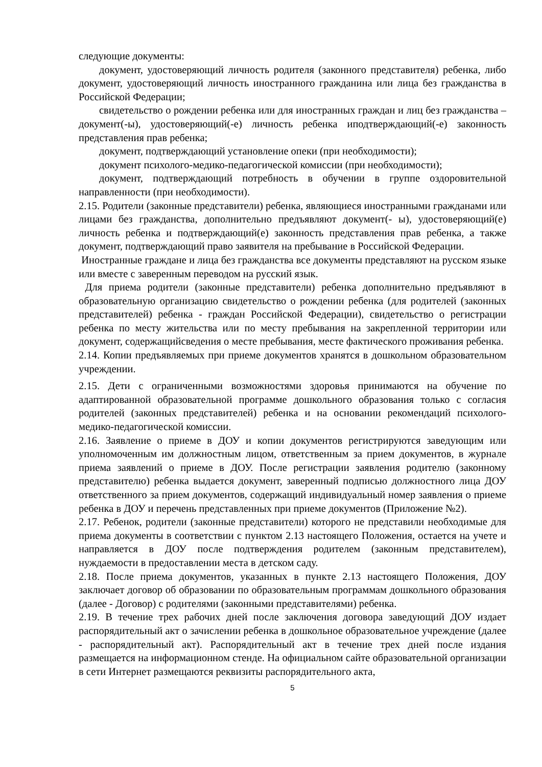следующие документы:
документ, удостоверяющий личность родителя (законного представителя) ребенка, либо документ, удостоверяющий личность иностранного гражданина или лица без гражданства в Российской Федерации;
свидетельство о рождении ребенка или для иностранных граждан и лиц без гражданства – документ(-ы), удостоверяющий(-е) личность ребенка иподтверждающий(-е) законность представления прав ребенка;
документ, подтверждающий установление опеки (при необходимости);
документ психолого-медико-педагогической комиссии (при необходимости);
документ, подтверждающий потребность в обучении в группе оздоровительной направленности (при необходимости).
2.15. Родители (законные представители) ребенка, являющиеся иностранными гражданами или лицами без гражданства, дополнительно предъявляют документ(- ы), удостоверяющий(е) личность ребенка и подтверждающий(е) законность представления прав ребенка, а также документ, подтверждающий право заявителя на пребывание в Российской Федерации.
Иностранные граждане и лица без гражданства все документы представляют на русском языке или вместе с заверенным переводом на русский язык.
Для приема родители (законные представители) ребенка дополнительно предъявляют в образовательную организацию свидетельство о рождении ребенка (для родителей (законных представителей) ребенка - граждан Российской Федерации), свидетельство о регистрации ребенка по месту жительства или по месту пребывания на закрепленной территории или документ, содержащийсведения о месте пребывания, месте фактического проживания ребенка.
2.14. Копии предъявляемых при приеме документов хранятся в дошкольном образовательном учреждении.
2.15. Дети с ограниченными возможностями здоровья принимаются на обучение по адаптированной образовательной программе дошкольного образования только с согласия родителей (законных представителей) ребенка и на основании рекомендаций психолого-медико-педагогической комиссии.
2.16. Заявление о приеме в ДОУ и копии документов регистрируются заведующим или уполномоченным им должностным лицом, ответственным за прием документов, в журнале приема заявлений о приеме в ДОУ. После регистрации заявления родителю (законному представителю) ребенка выдается документ, заверенный подписью должностного лица ДОУ ответственного за прием документов, содержащий индивидуальный номер заявления о приеме ребенка в ДОУ и перечень представленных при приеме документов (Приложение №2).
2.17. Ребенок, родители (законные представители) которого не представили необходимые для приема документы в соответствии с пунктом 2.13 настоящего Положения, остается на учете и направляется в ДОУ после подтверждения родителем (законным представителем), нуждаемости в предоставлении места в детском саду.
2.18. После приема документов, указанных в пункте 2.13 настоящего Положения, ДОУ заключает договор об образовании по образовательным программам дошкольного образования (далее - Договор) с родителями (законными представителями) ребенка.
2.19. В течение трех рабочих дней после заключения договора заведующий ДОУ издает распорядительный акт о зачислении ребенка в дошкольное образовательное учреждение (далее - распорядительный акт). Распорядительный акт в течение трех дней после издания размещается на информационном стенде. На официальном сайте образовательной организации в сети Интернет размещаются реквизиты распорядительного акта,
5